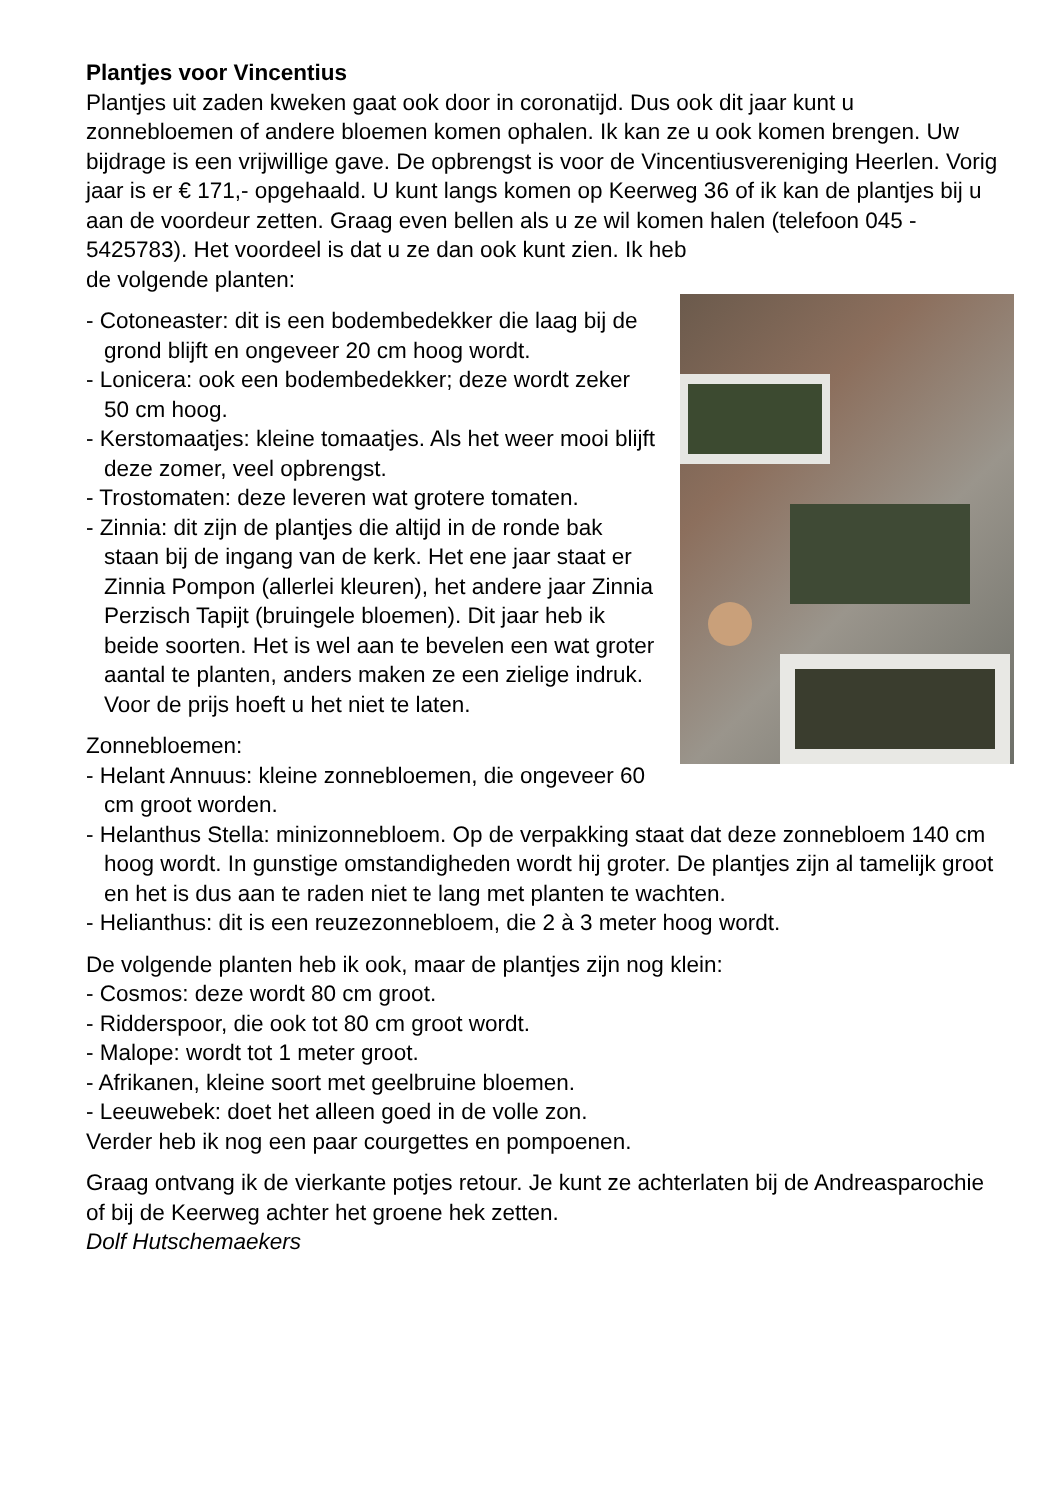Plantjes voor Vincentius
Plantjes uit zaden kweken gaat ook door in coronatijd. Dus ook dit jaar kunt u zonnebloemen of andere bloemen komen ophalen. Ik kan ze u ook komen brengen. Uw bijdrage is een vrijwillige gave. De opbrengst is voor de Vincentiusvereniging Heerlen. Vorig jaar is er € 171,- opgehaald. U kunt langs komen op Keerweg 36 of ik kan de plantjes bij u aan de voordeur zetten. Graag even bellen als u ze wil komen halen (telefoon 045 - 5425783). Het voordeel is dat u ze dan ook kunt zien. Ik heb
de volgende planten:
- Cotoneaster: dit is een bodembedekker die laag bij de grond blijft en ongeveer 20 cm hoog wordt.
- Lonicera: ook een bodembedekker; deze wordt zeker 50 cm hoog.
- Kerstomaatjes: kleine tomaatjes. Als het weer mooi blijft deze zomer, veel opbrengst.
- Trostomaten: deze leveren wat grotere tomaten.
- Zinnia: dit zijn de plantjes die altijd in de ronde bak staan bij de ingang van de kerk. Het ene jaar staat er Zinnia Pompon (allerlei kleuren), het andere jaar Zinnia Perzisch Tapijt (bruingele bloemen). Dit jaar heb ik beide soorten. Het is wel aan te bevelen een wat groter aantal te planten, anders maken ze een zielige indruk. Voor de prijs hoeft u het niet te laten.
Zonnebloemen:
- Helant Annuus: kleine zonnebloemen, die ongeveer 60 cm groot worden.
- Helanthus Stella: minizonnebloem. Op de verpakking staat dat deze zonnebloem 140 cm hoog wordt. In gunstige omstandigheden wordt hij groter. De plantjes zijn al tamelijk groot en het is dus aan te raden niet te lang met planten te wachten.
- Helianthus: dit is een reuzezonnebloem, die 2 à 3 meter hoog wordt.
De volgende planten heb ik ook, maar de plantjes zijn nog klein:
- Cosmos: deze wordt 80 cm groot.
- Ridderspoor, die ook tot 80 cm groot wordt.
- Malope: wordt tot 1 meter groot.
- Afrikanen, kleine soort met geelbruine bloemen.
- Leeuwebek: doet het alleen goed in de volle zon.
Verder heb ik nog een paar courgettes en pompoenen.
Graag ontvang ik de vierkante potjes retour. Je kunt ze achterlaten bij de Andreasparochie of bij de Keerweg achter het groene hek zetten.
Dolf Hutschemaekers